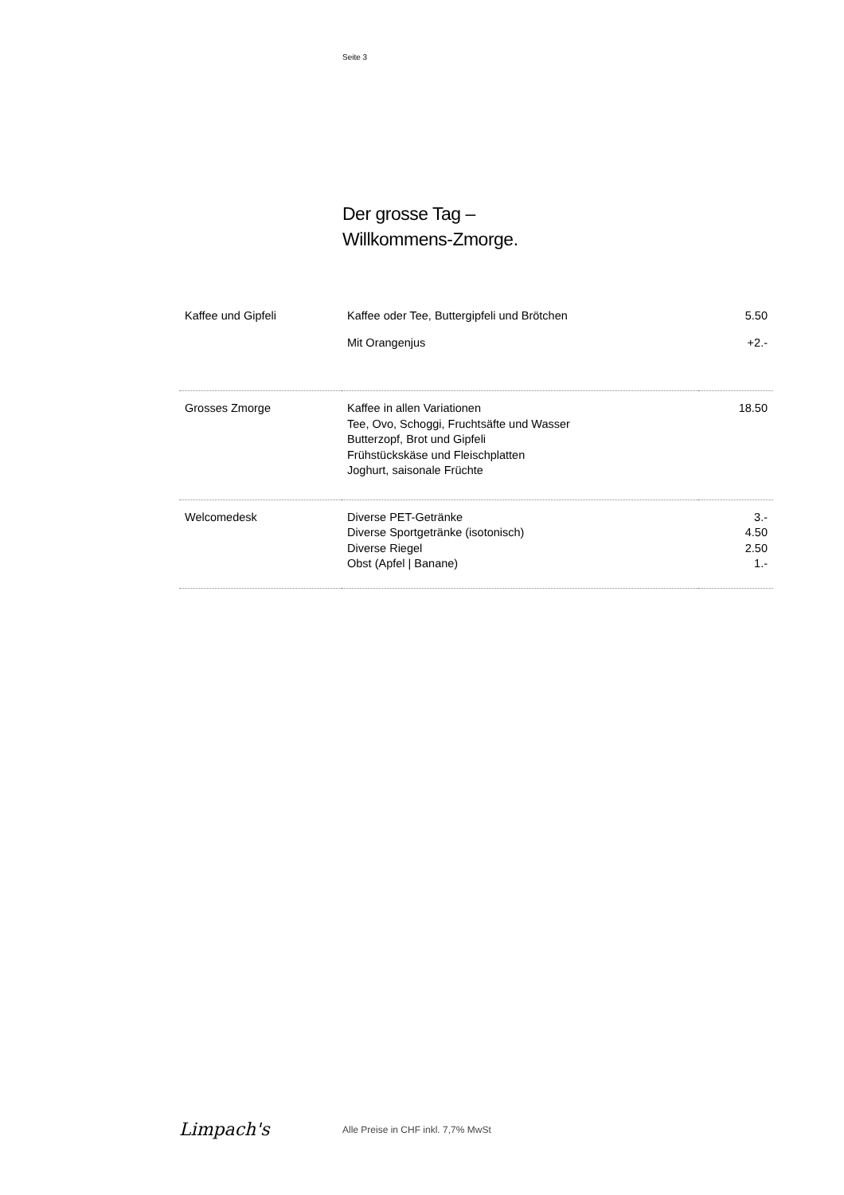Seite 3
Der grosse Tag –
Willkommens-Zmorge.
| Kaffee und Gipfeli | Kaffee oder Tee, Buttergipfeli und Brötchen | 5.50 |
| | Mit Orangenjus | +2.- |
| Grosses Zmorge | Kaffee in allen Variationen Tee, Ovo, Schoggi, Fruchtsäfte und Wasser Butterzopf, Brot und Gipfeli Frühstückskäse und Fleischplatten Joghurt, saisonale Früchte | 18.50 |
| Welcomedesk | Diverse PET-Getränke Diverse Sportgetränke (isotonisch) Diverse Riegel Obst (Apfel / Banane) | 3.- 4.50 2.50 1.- |
Limpach's
Alle Preise in CHF inkl. 7,7% MwSt